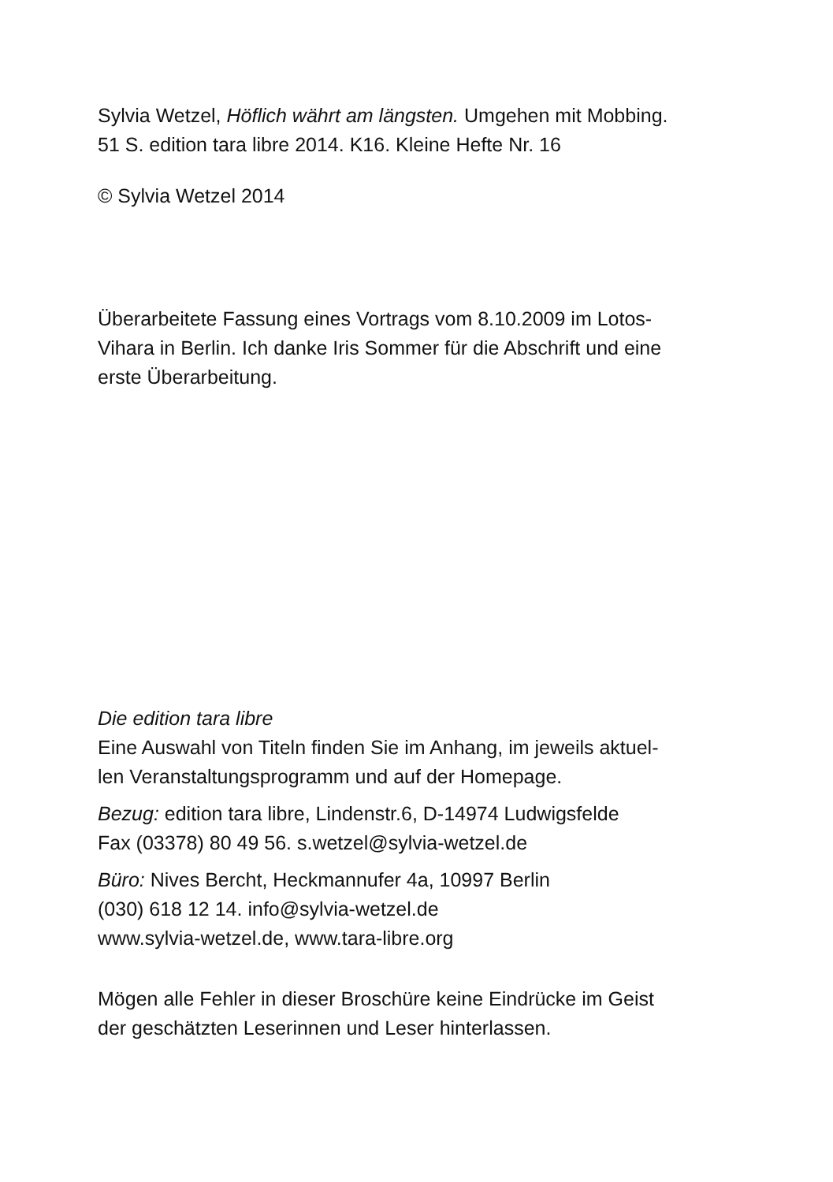Sylvia Wetzel, Höflich währt am längsten. Umgehen mit Mobbing.
51 S. edition tara libre 2014. K16. Kleine Hefte Nr. 16
© Sylvia Wetzel 2014
Überarbeitete Fassung eines Vortrags vom 8.10.2009 im Lotos-
Vihara in Berlin. Ich danke Iris Sommer für die Abschrift und eine
erste Überarbeitung.
Die edition tara libre
Eine Auswahl von Titeln finden Sie im Anhang, im jeweils aktuel-
len Veranstaltungsprogramm und auf der Homepage.
Bezug: edition tara libre, Lindenstr.6, D-14974 Ludwigsfelde
Fax (03378) 80 49 56. s.wetzel@sylvia-wetzel.de
Büro: Nives Bercht, Heckmannufer 4a, 10997 Berlin
(030) 618 12 14. info@sylvia-wetzel.de
www.sylvia-wetzel.de, www.tara-libre.org
Mögen alle Fehler in dieser Broschüre keine Eindrücke im Geist
der geschätzten Leserinnen und Leser hinterlassen.